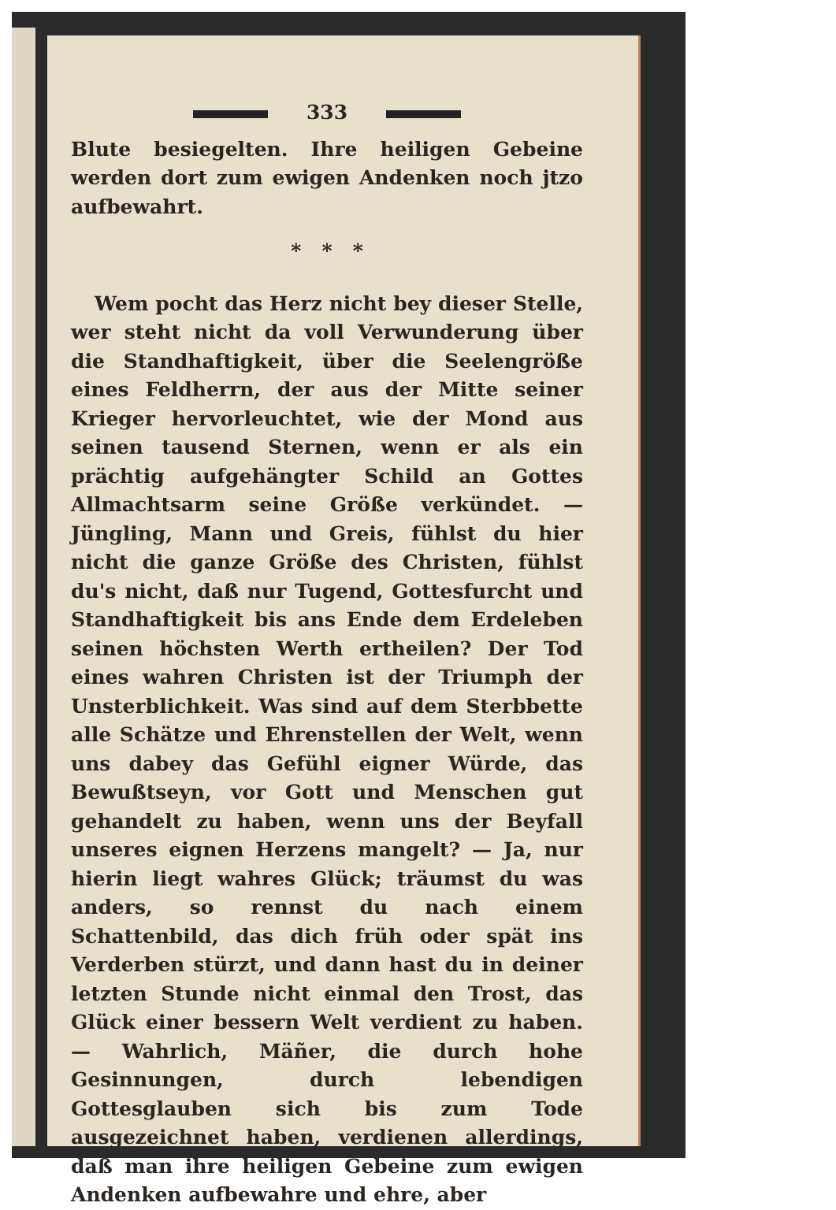333
Blute besiegelten. Ihre heiligen Gebeine werden dort zum ewigen Andenken noch jtzo aufbewahrt.
* * *
Wem pocht das Herz nicht bey dieser Stelle, wer steht nicht da voll Verwunderung über die Standhaftigkeit, über die Seelengröße eines Feldherrn, der aus der Mitte seiner Krieger hervorleuchtet, wie der Mond aus seinen tausend Sternen, wenn er als ein prächtig aufgehängter Schild an Gottes Allmachtsarm seine Größe verkündet. — Jüngling, Mann und Greis, fühlst du hier nicht die ganze Größe des Christen, fühlst du's nicht, daß nur Tugend, Gottesfurcht und Standhaftigkeit bis ans Ende dem Erdeleben seinen höchsten Werth ertheilen? Der Tod eines wahren Christen ist der Triumph der Unsterblichkeit. Was sind auf dem Sterbbette alle Schätze und Ehrenstellen der Welt, wenn uns dabey das Gefühl eigner Würde, das Bewußtseyn, vor Gott und Menschen gut gehandelt zu haben, wenn uns der Beyfall unseres eignen Herzens mangelt? — Ja, nur hierin liegt wahres Glück; träumst du was anders, so rennst du nach einem Schattenbild, das dich früh oder spät ins Verderben stürzt, und dann hast du in deiner letzten Stunde nicht einmal den Trost, das Glück einer bessern Welt verdient zu haben. — Wahrlich, Mäñer, die durch hohe Gesinnungen, durch lebendigen Gottesglauben sich bis zum Tode ausgezeichnet haben, verdienen allerdings, daß man ihre heiligen Gebeine zum ewigen Andenken aufbewahre und ehre, aber